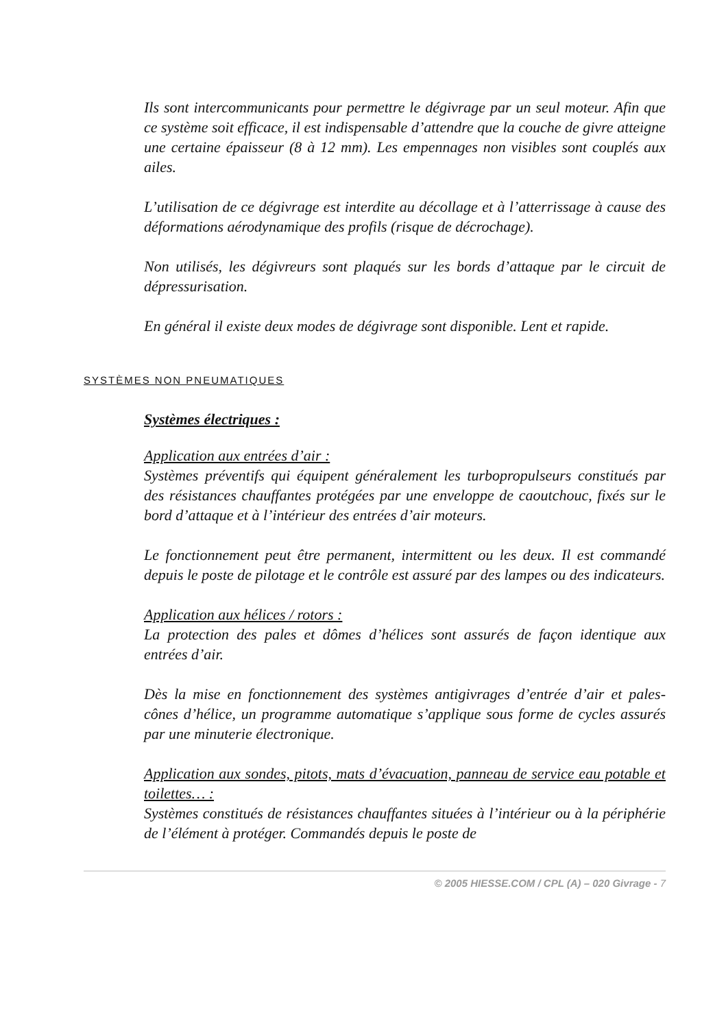Ils sont intercommunicants pour permettre le dégivrage par un seul moteur. Afin que ce système soit efficace, il est indispensable d’attendre que la couche de givre atteigne une certaine épaisseur (8 à 12 mm). Les empennages non visibles sont couplés aux ailes.
L’utilisation de ce dégivrage est interdite au décollage et à l’atterrissage à cause des déformations aérodynamique des profils (risque de décrochage).
Non utilisés, les dégivreurs sont plaqués sur les bords d’attaque par le circuit de dépressurisation.
En général il existe deux modes de dégivrage sont disponible. Lent et rapide.
SYSTÈMES NON PNEUMATIQUES
Systèmes électriques :
Application aux entrées d’air :
Systèmes préventifs qui équipent généralement les turbopropulseurs constitués par des résistances chauffantes protégées par une enveloppe de caoutchouc, fixés sur le bord d’attaque et à l’intérieur des entrées d’air moteurs.
Le fonctionnement peut être permanent, intermittent ou les deux. Il est commandé depuis le poste de pilotage et le contrôle est assuré par des lampes ou des indicateurs.
Application aux hélices / rotors :
La protection des pales et dômes d’hélices sont assurés de façon identique aux entrées d’air.
Dès la mise en fonctionnement des systèmes antigivrages d’entrée d’air et pales-cônes d’hélice, un programme automatique s’applique sous forme de cycles assurés par une minuterie électronique.
Application aux sondes, pitots, mats d’évacuation, panneau de service eau potable et toilettes… :
Systèmes constitués de résistances chauffantes situées à l’intérieur ou à la périphérie de l’élément à protéger. Commandés depuis le poste de
© 2005 HIESSE.COM / CPL (A) – 020 Givrage - 7